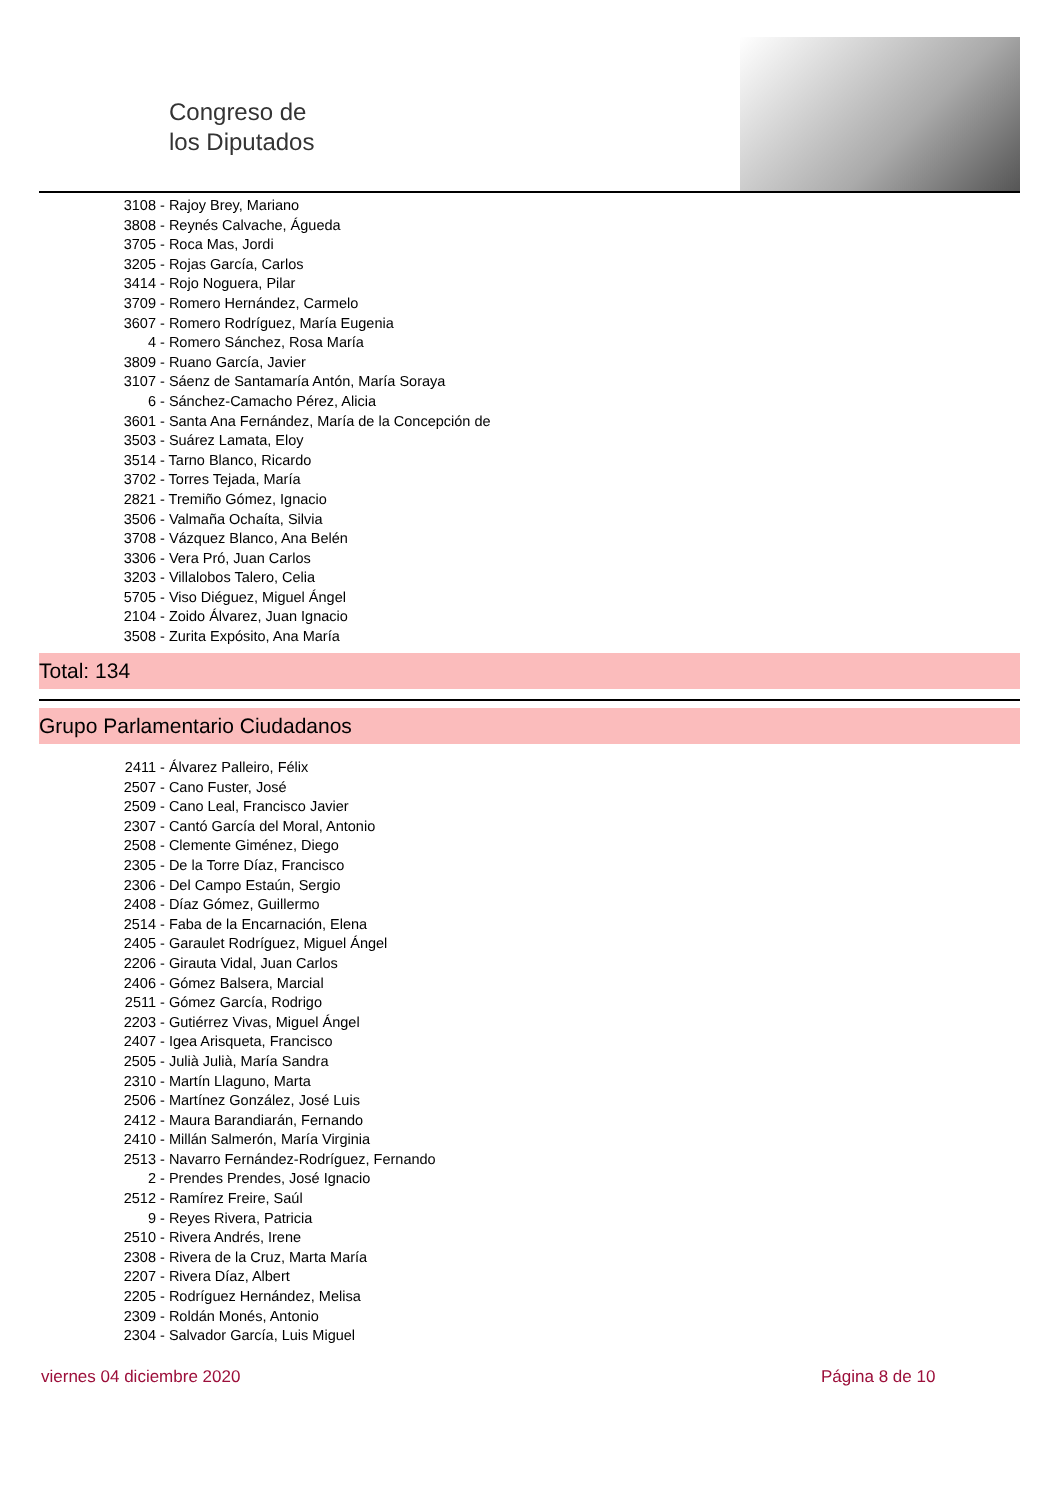Congreso de
los Diputados
3108 - Rajoy Brey, Mariano
3808 - Reynés Calvache, Águeda
3705 - Roca Mas, Jordi
3205 - Rojas García, Carlos
3414 - Rojo Noguera, Pilar
3709 - Romero Hernández, Carmelo
3607 - Romero Rodríguez, María Eugenia
4 - Romero Sánchez, Rosa María
3809 - Ruano García, Javier
3107 - Sáenz de Santamaría Antón, María Soraya
6 - Sánchez-Camacho Pérez, Alicia
3601 - Santa Ana Fernández, María de la Concepción de
3503 - Suárez Lamata, Eloy
3514 - Tarno Blanco, Ricardo
3702 - Torres Tejada, María
2821 - Tremiño Gómez, Ignacio
3506 - Valmaña Ochaíta, Silvia
3708 - Vázquez Blanco, Ana Belén
3306 - Vera Pró, Juan Carlos
3203 - Villalobos Talero, Celia
5705 - Viso Diéguez, Miguel Ángel
2104 - Zoido Álvarez, Juan Ignacio
3508 - Zurita Expósito, Ana María
Total: 134
Grupo Parlamentario Ciudadanos
2411 - Álvarez Palleiro, Félix
2507 - Cano Fuster, José
2509 - Cano Leal, Francisco Javier
2307 - Cantó García del Moral, Antonio
2508 - Clemente Giménez, Diego
2305 - De la Torre Díaz, Francisco
2306 - Del Campo Estaún, Sergio
2408 - Díaz Gómez, Guillermo
2514 - Faba de la Encarnación, Elena
2405 - Garaulet Rodríguez, Miguel Ángel
2206 - Girauta Vidal, Juan Carlos
2406 - Gómez Balsera, Marcial
2511 - Gómez García, Rodrigo
2203 - Gutiérrez Vivas, Miguel Ángel
2407 - Igea Arisqueta, Francisco
2505 - Julià Julià, María Sandra
2310 - Martín Llaguno, Marta
2506 - Martínez González, José Luis
2412 - Maura Barandiarán, Fernando
2410 - Millán Salmerón, María Virginia
2513 - Navarro Fernández-Rodríguez, Fernando
2 - Prendes Prendes, José Ignacio
2512 - Ramírez Freire, Saúl
9 - Reyes Rivera, Patricia
2510 - Rivera Andrés, Irene
2308 - Rivera de la Cruz, Marta María
2207 - Rivera Díaz, Albert
2205 - Rodríguez Hernández, Melisa
2309 - Roldán Monés, Antonio
2304 - Salvador García, Luis Miguel
viernes 04 diciembre 2020 Página 8 de 10